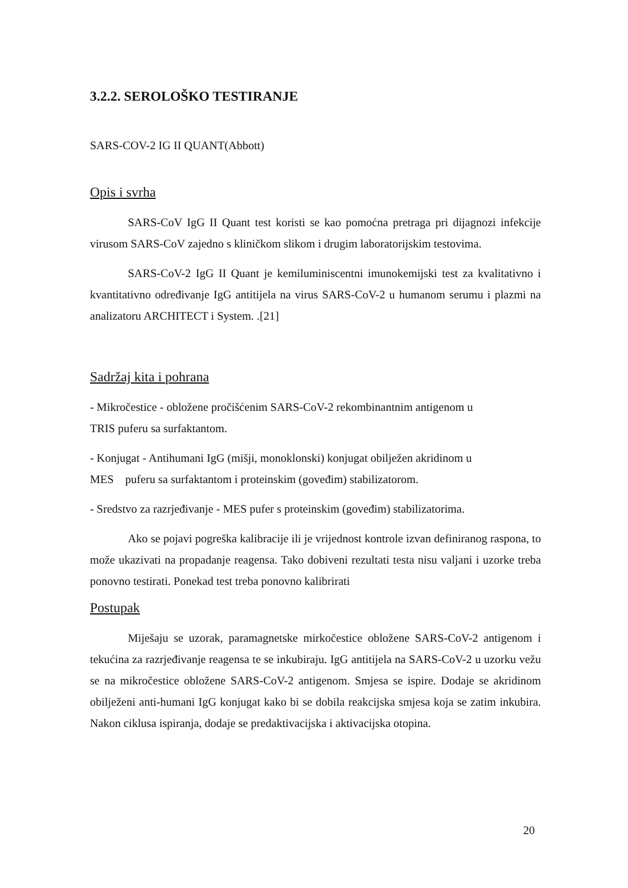3.2.2. SEROLOŠKO TESTIRANJE
SARS-COV-2 IG II QUANT(Abbott)
Opis i svrha
SARS-CoV IgG II Quant test koristi se kao pomoćna pretraga pri dijagnozi infekcije virusom SARS-CoV zajedno s kliničkom slikom i drugim laboratorijskim testovima.
SARS-CoV-2 IgG II Quant je kemiluminiscentni imunokemijski test za kvalitativno i kvantitativno određivanje IgG antitijela na virus SARS-CoV-2 u humanom serumu i plazmi na analizatoru ARCHITECT i System. .[21]
Sadržaj kita i pohrana
- Mikročestice - obložene pročišćenim SARS-CoV-2 rekombinantnim antigenom u
TRIS puferu sa surfaktantom.
- Konjugat - Antihumani IgG (mišji, monoklonski) konjugat obilježen akridinom u
MES puferu sa surfaktantom i proteinskim (goveđim) stabilizatorom.
- Sredstvo za razrjeđivanje - MES pufer s proteinskim (goveđim) stabilizatorima.
Ako se pojavi pogreška kalibracije ili je vrijednost kontrole izvan definiranog raspona, to može ukazivati na propadanje reagensa. Tako dobiveni rezultati testa nisu valjani i uzorke treba ponovno testirati. Ponekad test treba ponovno kalibrirati
Postupak
Miješaju se uzorak, paramagnetske mirkočestice obložene SARS-CoV-2 antigenom i tekućina za razrjeđivanje reagensa te se inkubiraju. IgG antitijela na SARS-CoV-2 u uzorku vežu se na mikročestice obložene SARS-CoV-2 antigenom. Smjesa se ispire. Dodaje se akridinom obilježeni anti-humani IgG konjugat kako bi se dobila reakcijska smjesa koja se zatim inkubira. Nakon ciklusa ispiranja, dodaje se predaktivacijska i aktivacijska otopina.
20